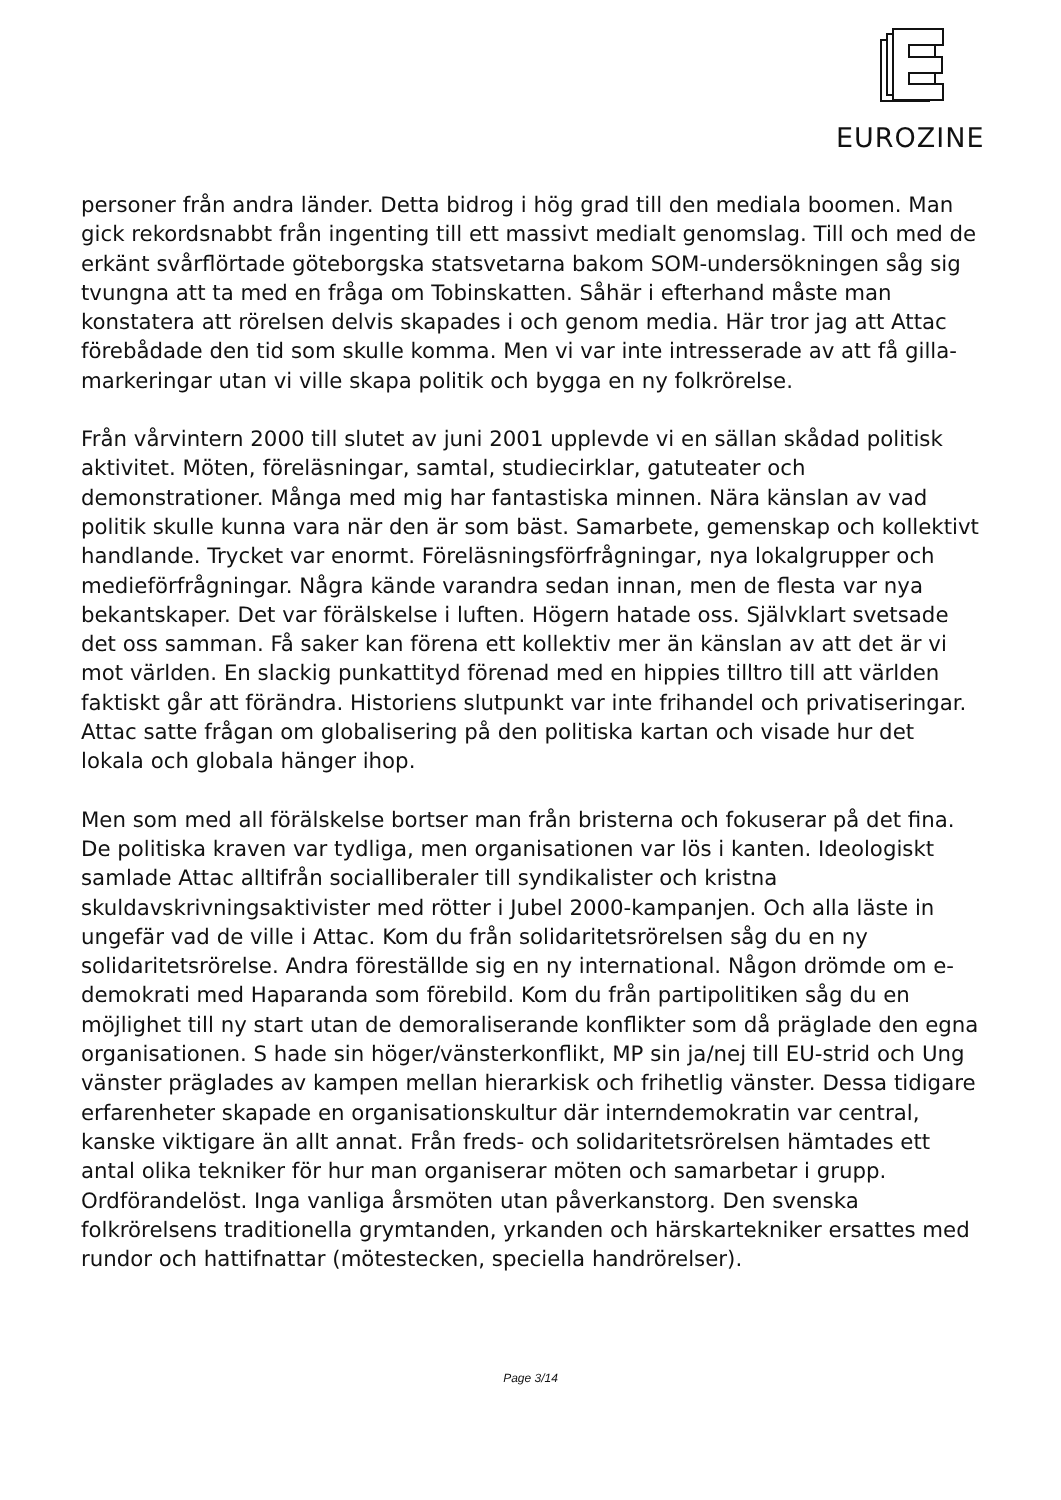EUROZINE
personer från andra länder. Detta bidrog i hög grad till den mediala boomen. Man gick rekordsnabbt från ingenting till ett massivt medialt genomslag. Till och med de erkänt svårflörtade göteborgska statsvetarna bakom SOM-undersökningen såg sig tvungna att ta med en fråga om Tobinskatten. Såhär i efterhand måste man konstatera att rörelsen delvis skapades i och genom media. Här tror jag att Attac förebådade den tid som skulle komma. Men vi var inte intresserade av att få gilla-markeringar utan vi ville skapa politik och bygga en ny folkrörelse.
Från vårvintern 2000 till slutet av juni 2001 upplevde vi en sällan skådad politisk aktivitet. Möten, föreläsningar, samtal, studiecirklar, gatuteater och demonstrationer. Många med mig har fantastiska minnen. Nära känslan av vad politik skulle kunna vara när den är som bäst. Samarbete, gemenskap och kollektivt handlande. Trycket var enormt. Föreläsningsförfrågningar, nya lokalgrupper och medieförfrågningar. Några kände varandra sedan innan, men de flesta var nya bekantskaper. Det var förälskelse i luften. Högern hatade oss. Självklart svetsade det oss samman. Få saker kan förena ett kollektiv mer än känslan av att det är vi mot världen. En slackig punkattityd förenad med en hippies tilltro till att världen faktiskt går att förändra. Historiens slutpunkt var inte frihandel och privatiseringar. Attac satte frågan om globalisering på den politiska kartan och visade hur det lokala och globala hänger ihop.
Men som med all förälskelse bortser man från bristerna och fokuserar på det fina. De politiska kraven var tydliga, men organisationen var lös i kanten. Ideologiskt samlade Attac alltifrån socialliberaler till syndikalister och kristna skuldavskrivningsaktivister med rötter i Jubel 2000-kampanjen. Och alla läste in ungefär vad de ville i Attac. Kom du från solidaritetsrörelsen såg du en ny solidaritetsrörelse. Andra föreställde sig en ny international. Någon drömde om e-demokrati med Haparanda som förebild. Kom du från partipolitiken såg du en möjlighet till ny start utan de demoraliserande konflikter som då präglade den egna organisationen. S hade sin höger/vänsterkonflikt, MP sin ja/nej till EU-strid och Ung vänster präglades av kampen mellan hierarkisk och frihetlig vänster. Dessa tidigare erfarenheter skapade en organisationskultur där interndemokratin var central, kanske viktigare än allt annat. Från freds- och solidaritetsrörelsen hämtades ett antal olika tekniker för hur man organiserar möten och samarbetar i grupp. Ordförandelöst. Inga vanliga årsmöten utan påverkanstorg. Den svenska folkrörelsens traditionella grymtanden, yrkanden och härskartekniker ersattes med rundor och hattifnattar (mötestecken, speciella handrörelser).
Page 3/14